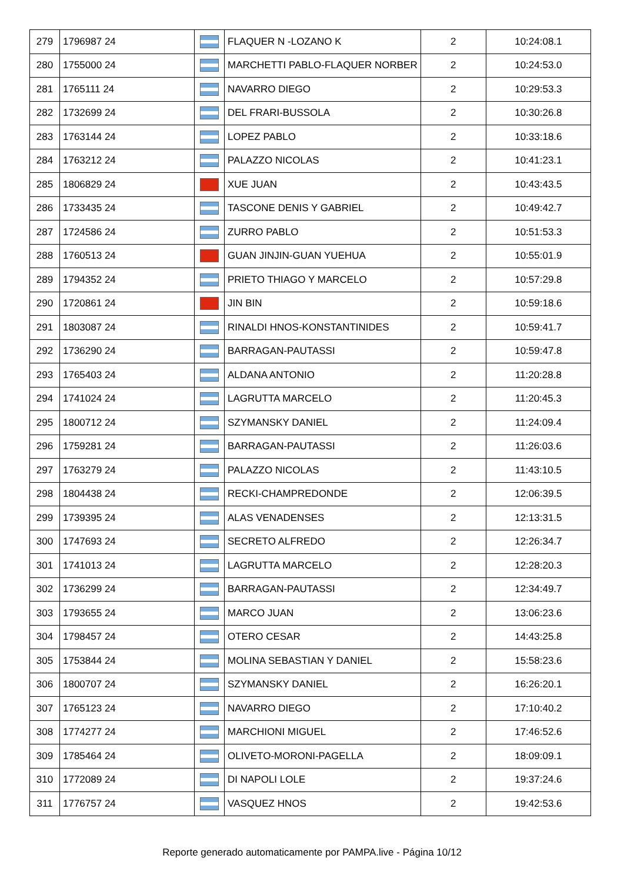| 279 | 1796987 24 | | FLAQUER N -LOZANO K | 2 | 10:24:08.1 |
| 280 | 1755000 24 | | MARCHETTI PABLO-FLAQUER NORBER | 2 | 10:24:53.0 |
| 281 | 1765111 24 | | NAVARRO DIEGO | 2 | 10:29:53.3 |
| 282 | 1732699 24 | | DEL FRARI-BUSSOLA | 2 | 10:30:26.8 |
| 283 | 1763144 24 | | LOPEZ PABLO | 2 | 10:33:18.6 |
| 284 | 1763212 24 | | PALAZZO NICOLAS | 2 | 10:41:23.1 |
| 285 | 1806829 24 | | XUE JUAN | 2 | 10:43:43.5 |
| 286 | 1733435 24 | | TASCONE DENIS Y GABRIEL | 2 | 10:49:42.7 |
| 287 | 1724586 24 | | ZURRO PABLO | 2 | 10:51:53.3 |
| 288 | 1760513 24 | | GUAN JINJIN-GUAN YUEHUA | 2 | 10:55:01.9 |
| 289 | 1794352 24 | | PRIETO THIAGO Y MARCELO | 2 | 10:57:29.8 |
| 290 | 1720861 24 | | JIN BIN | 2 | 10:59:18.6 |
| 291 | 1803087 24 | | RINALDI HNOS-KONSTANTINIDES | 2 | 10:59:41.7 |
| 292 | 1736290 24 | | BARRAGAN-PAUTASSI | 2 | 10:59:47.8 |
| 293 | 1765403 24 | | ALDANA ANTONIO | 2 | 11:20:28.8 |
| 294 | 1741024 24 | | LAGRUTTA MARCELO | 2 | 11:20:45.3 |
| 295 | 1800712 24 | | SZYMANSKY DANIEL | 2 | 11:24:09.4 |
| 296 | 1759281 24 | | BARRAGAN-PAUTASSI | 2 | 11:26:03.6 |
| 297 | 1763279 24 | | PALAZZO NICOLAS | 2 | 11:43:10.5 |
| 298 | 1804438 24 | | RECKI-CHAMPREDONDE | 2 | 12:06:39.5 |
| 299 | 1739395 24 | | ALAS VENADENSES | 2 | 12:13:31.5 |
| 300 | 1747693 24 | | SECRETO ALFREDO | 2 | 12:26:34.7 |
| 301 | 1741013 24 | | LAGRUTTA MARCELO | 2 | 12:28:20.3 |
| 302 | 1736299 24 | | BARRAGAN-PAUTASSI | 2 | 12:34:49.7 |
| 303 | 1793655 24 | | MARCO JUAN | 2 | 13:06:23.6 |
| 304 | 1798457 24 | | OTERO CESAR | 2 | 14:43:25.8 |
| 305 | 1753844 24 | | MOLINA SEBASTIAN Y DANIEL | 2 | 15:58:23.6 |
| 306 | 1800707 24 | | SZYMANSKY DANIEL | 2 | 16:26:20.1 |
| 307 | 1765123 24 | | NAVARRO DIEGO | 2 | 17:10:40.2 |
| 308 | 1774277 24 | | MARCHIONI MIGUEL | 2 | 17:46:52.6 |
| 309 | 1785464 24 | | OLIVETO-MORONI-PAGELLA | 2 | 18:09:09.1 |
| 310 | 1772089 24 | | DI NAPOLI LOLE | 2 | 19:37:24.6 |
| 311 | 1776757 24 | | VASQUEZ HNOS | 2 | 19:42:53.6 |
Reporte generado automaticamente por PAMPA.live - Página 10/12